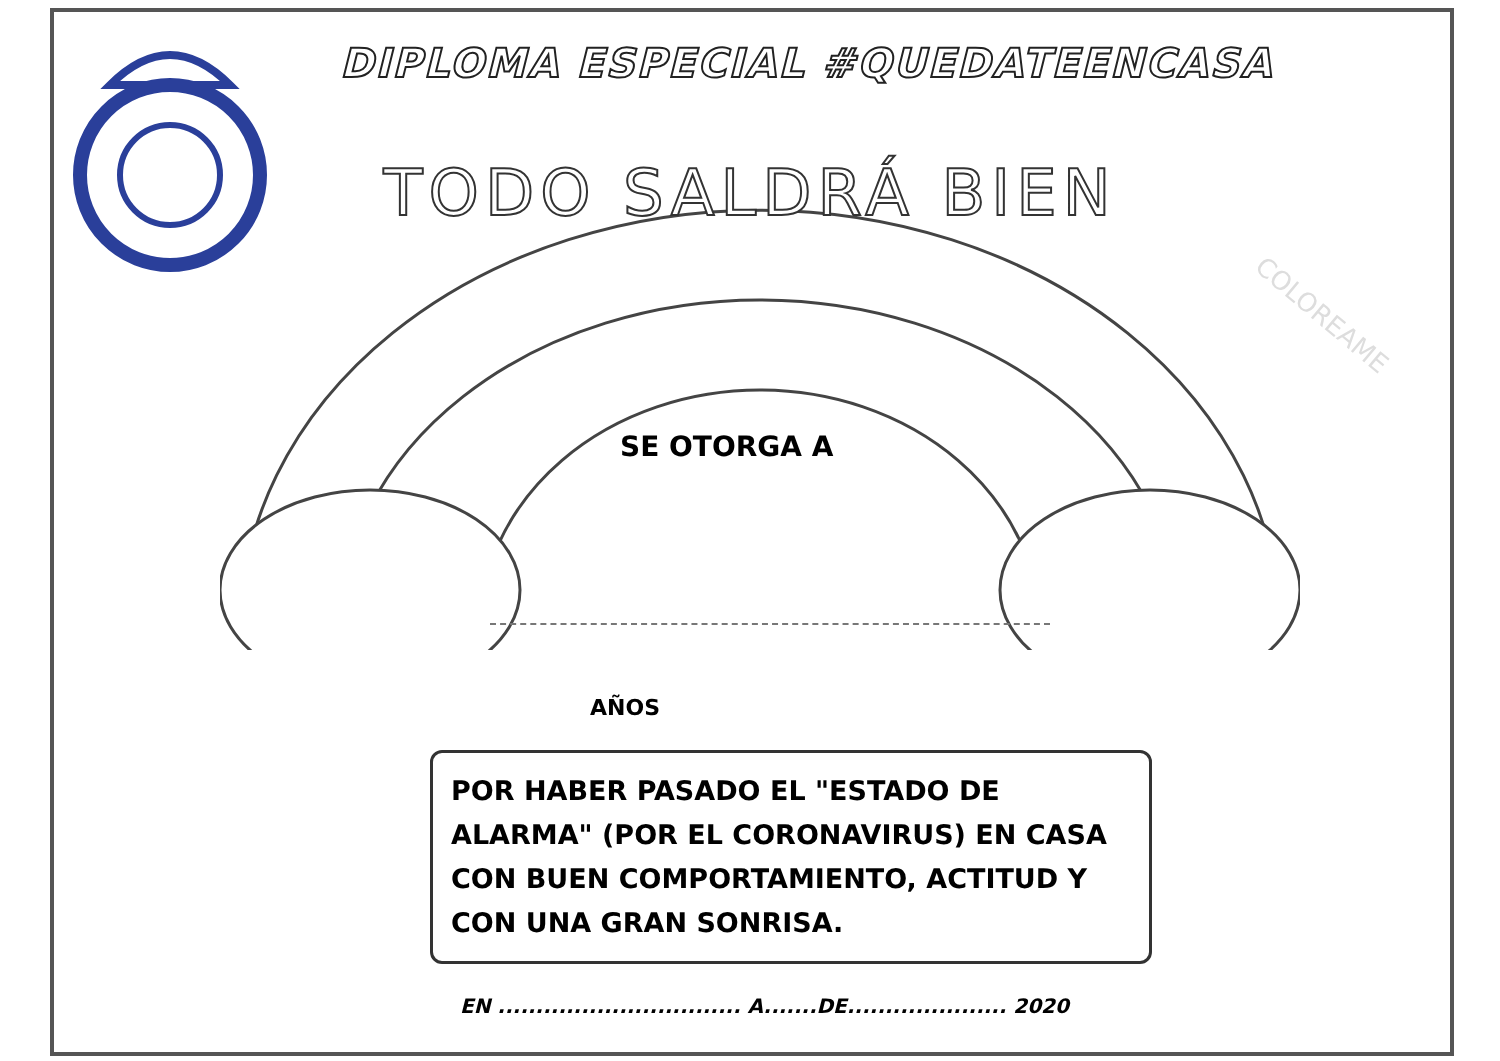DIPLOMA ESPECIAL #QUEDATEENCASA
TODO SALDRÁ BIEN
SE OTORGA A
AÑOS
POR HABER PASADO EL "ESTADO DE ALARMA" (POR EL CORONAVIRUS) EN CASA CON BUEN COMPORTAMIENTO, ACTITUD Y CON UNA GRAN SONRISA.
EN ................................ A.......DE..................... 2020
COLOREAME